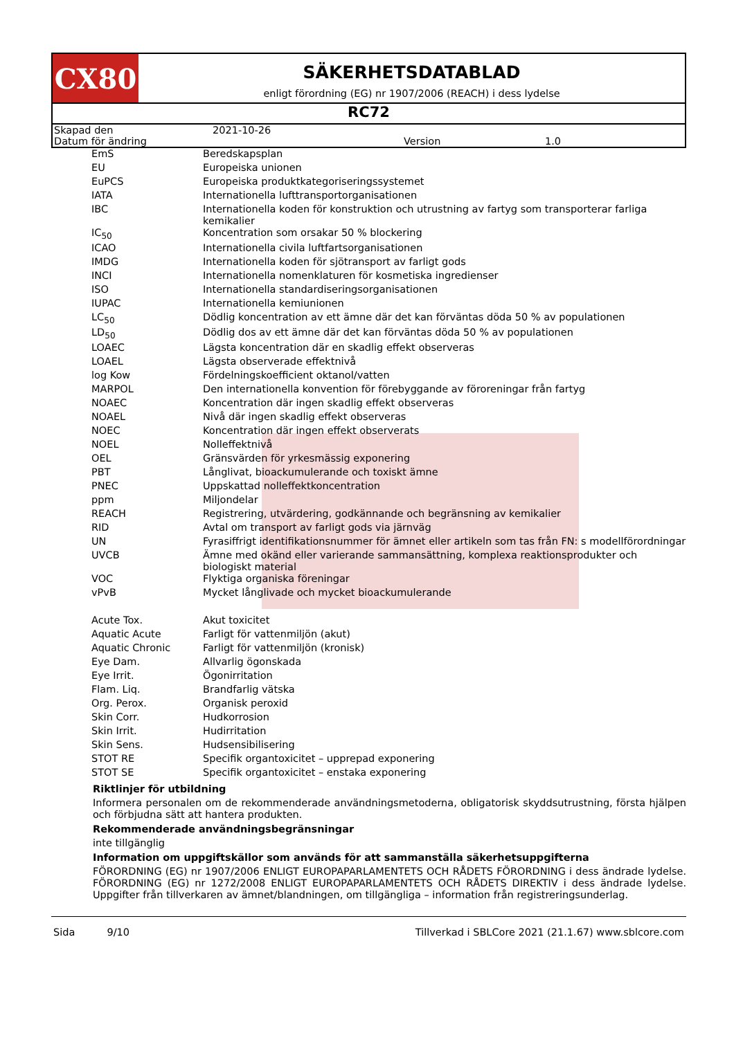CX80
SÄKERHETSDATABLAD
enligt förordning (EG) nr 1907/2006 (REACH) i dess lydelse
RC72
| Skapad den | 2021-10-26 | | |
| Datum för ändring | | Version | 1.0 |
| EmS | Beredskapsplan |
| EU | Europeiska unionen |
| EuPCS | Europeiska produktkategoriseringssystemet |
| IATA | Internationella lufttransportorganisationen |
| IBC | Internationella koden för konstruktion och utrustning av fartyg som transporterar farliga kemikalier |
| IC<sub>50</sub> | Koncentration som orsakar 50 % blockering |
| ICAO | Internationella civila luftfartsorganisationen |
| IMDG | Internationella koden för sjötransport av farligt gods |
| INCI | Internationella nomenklaturen för kosmetiska ingredienser |
| ISO | Internationella standardiseringsorganisationen |
| IUPAC | Internationella kemiunionen |
| LC<sub>50</sub> | Dödlig koncentration av ett ämne där det kan förväntas döda 50 % av populationen |
| LD<sub>50</sub> | Dödlig dos av ett ämne där det kan förväntas döda 50 % av populationen |
| LOAEC | Lägsta koncentration där en skadlig effekt observeras |
| LOAEL | Lägsta observerade effektnivå |
| log Kow | Fördelningskoefficient oktanol/vatten |
| MARPOL | Den internationella konvention för förebyggande av föroreningar från fartyg |
| NOAEC | Koncentration där ingen skadlig effekt observeras |
| NOAEL | Nivå där ingen skadlig effekt observeras |
| NOEC | Koncentration där ingen effekt observerats |
| NOEL | Nolleffektnivå |
| OEL | Gränsvärden för yrkesmässig exponering |
| PBT | Långlivat, bioackumulerande och toxiskt ämne |
| PNEC | Uppskattad nolleffektkoncentration |
| ppm | Miljondelar |
| REACH | Registrering, utvärdering, godkännande och begränsning av kemikalier |
| RID | Avtal om transport av farligt gods via järnväg |
| UN | Fyrasiffrigt identifikationsnummer för ämnet eller artikeln som tas från FN: s modellförordningar |
| UVCB | Ämne med okänd eller varierande sammansättning, komplexa reaktionsprodukter och biologiskt material |
| VOC | Flyktiga organiska föreningar |
| vPvB | Mycket långlivade och mycket bioackumulerande |
| Acute Tox. | Akut toxicitet |
| Aquatic Acute | Farligt för vattenmiljön (akut) |
| Aquatic Chronic | Farligt för vattenmiljön (kronisk) |
| Eye Dam. | Allvarlig ögonskada |
| Eye Irrit. | Ögonirritation |
| Flam. Liq. | Brandfarlig vätska |
| Org. Perox. | Organisk peroxid |
| Skin Corr. | Hudkorrosion |
| Skin Irrit. | Hudirritation |
| Skin Sens. | Hudsensibilisering |
| STOT RE | Specifik organtoxicitet – upprepad exponering |
| STOT SE | Specifik organtoxicitet – enstaka exponering |
Riktlinjer för utbildning
Informera personalen om de rekommenderade användningsmetoderna, obligatorisk skyddsutrustning, första hjälpen och förbjudna sätt att hantera produkten.
Rekommenderade användningsbegränsningar
inte tillgänglig
Information om uppgiftskällor som används för att sammanställa säkerhetsuppgifterna
FÖRORDNING (EG) nr 1907/2006 ENLIGT EUROPAPARLAMENTETS OCH RÅDETS FÖRORDNING i dess ändrade lydelse. FÖRORDNING (EG) nr 1272/2008 ENLIGT EUROPAPARLAMENTETS OCH RÅDETS DIREKTIV i dess ändrade lydelse. Uppgifter från tillverkaren av ämnet/blandningen, om tillgängliga – information från registreringsunderlag.
Sida 9/10 Tillverkad i SBLCore 2021 (21.1.67) www.sblcore.com